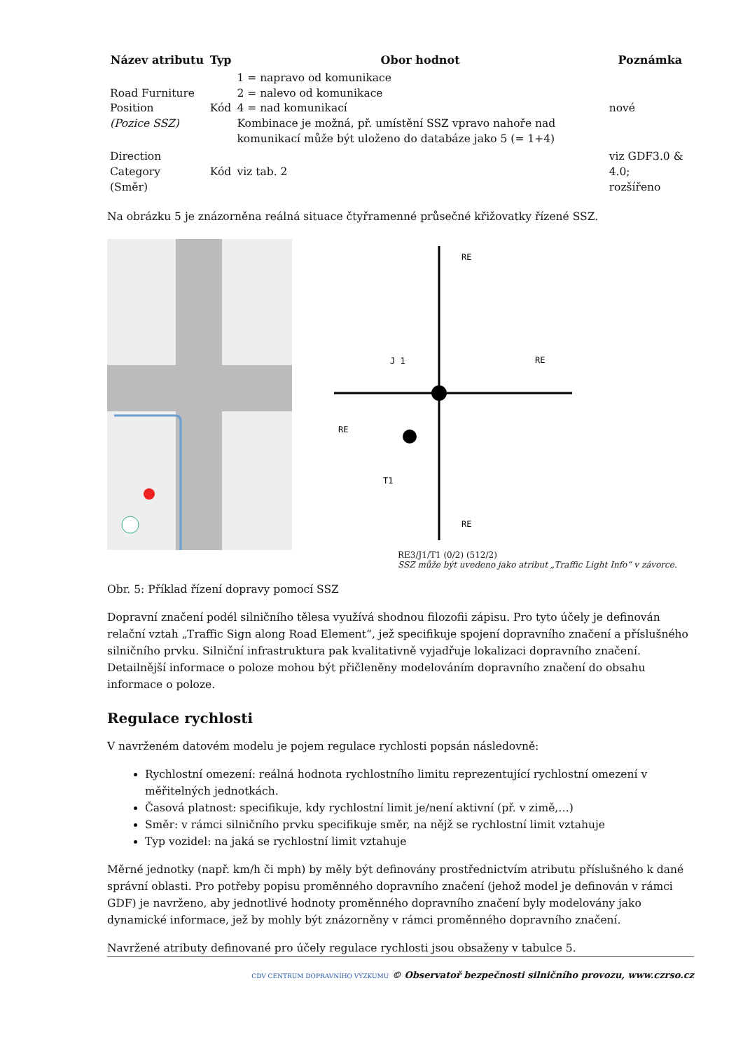| Název atributu | Typ | Obor hodnot | Poznámka |
| --- | --- | --- | --- |
| Road Furniture Position (Pozice SSZ) | Kód | 1 = napravo od komunikace 2 = nalevo od komunikace 4 = nad komunikací Kombinace je možná, př. umístění SSZ vpravo nahoře nad komunikací může být uloženo do databáze jako 5 (= 1+4) | nové |
| Direction Category (Směr) | Kód | viz tab. 2 | viz GDF3.0 & 4.0; rozšířeno |
Na obrázku 5 je znázorněna reálná situace čtyřramenné průsečné křižovatky řízené SSZ.
RE
RE
RE
RE
J 1
T1
RE3/J1/T1 (0/2) (512/2)
SSZ může být uvedeno jako atribut „Traffic Light Info“ v závorce.
Obr. 5: Příklad řízení dopravy pomocí SSZ
Dopravní značení podél silničního tělesa využívá shodnou filozofii zápisu. Pro tyto účely je definován relační vztah „Traffic Sign along Road Element“, jež specifikuje spojení dopravního značení a příslušného silničního prvku. Silniční infrastruktura pak kvalitativně vyjadřuje lokalizaci dopravního značení. Detailnější informace o poloze mohou být přičleněny modelováním dopravního značení do obsahu informace o poloze.
Regulace rychlosti
V navrženém datovém modelu je pojem regulace rychlosti popsán následovně:
Rychlostní omezení: reálná hodnota rychlostního limitu reprezentující rychlostní omezení v měřitelných jednotkách.
Časová platnost: specifikuje, kdy rychlostní limit je/není aktivní (př. v zimě,…)
Směr: v rámci silničního prvku specifikuje směr, na nějž se rychlostní limit vztahuje
Typ vozidel: na jaká se rychlostní limit vztahuje
Měrné jednotky (např. km/h či mph) by měly být definovány prostřednictvím atributu příslušného k dané správní oblasti. Pro potřeby popisu proměnného dopravního značení (jehož model je definován v rámci GDF) je navrženo, aby jednotlivé hodnoty proměnného dopravního značení byly modelovány jako dynamické informace, jež by mohly být znázorněny v rámci proměnného dopravního značení.
Navržené atributy definované pro účely regulace rychlosti jsou obsaženy v tabulce 5.
CDV CENTRUM DOPRAVNÍHO VÝZKUMU © Observatoř bezpečnosti silničního provozu, www.czrso.cz